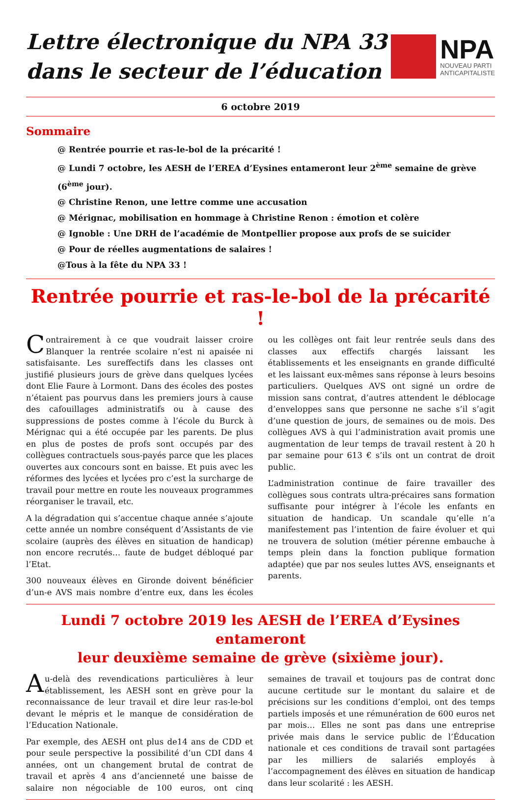Lettre électronique du NPA 33
dans le secteur de l’éducation
NPA
NOUVEAU PARTI
ANTICAPITALISTE
6 octobre 2019
Sommaire
@ Rentrée pourrie et ras-le-bol de la précarité !
@ Lundi 7 octobre, les AESH de l’EREA d’Eysines entameront leur 2<sup>ème</sup> semaine de grève (6<sup>ème</sup> jour).
@ Christine Renon, une lettre comme une accusation
@ Mérignac, mobilisation en hommage à Christine Renon : émotion et colère
@ Ignoble : Une DRH de l’académie de Montpellier propose aux profs de se suicider
@ Pour de réelles augmentations de salaires !
@Tous à la fête du NPA 33 !
Rentrée pourrie et ras-le-bol de la précarité !
Contrairement à ce que voudrait laisser croire Blanquer la rentrée scolaire n’est ni apaisée ni satisfaisante. Les sureffectifs dans les classes ont justifié plusieurs jours de grève dans quelques lycées dont Elie Faure à Lormont. Dans des écoles des postes n’étaient pas pourvus dans les premiers jours à cause des cafouillages administratifs ou à cause des suppressions de postes comme à l’école du Burck à Mérignac qui a été occupée par les parents. De plus en plus de postes de profs sont occupés par des collègues contractuels sous-payés parce que les places ouvertes aux concours sont en baisse. Et puis avec les réformes des lycées et lycées pro c’est la surcharge de travail pour mettre en route les nouveaux programmes réorganiser le travail, etc.
A la dégradation qui s’accentue chaque année s’ajoute cette année un nombre conséquent d’Assistants de vie scolaire (auprès des élèves en situation de handicap) non encore recrutés… faute de budget débloqué par l’Etat.
300 nouveaux élèves en Gironde doivent bénéficier d’un-e AVS mais nombre d’entre eux, dans les écoles ou les collèges ont fait leur rentrée seuls dans des classes aux effectifs chargés laissant les établissements et les enseignants en grande difficulté et les laissant eux-mêmes sans réponse à leurs besoins particuliers. Quelques AVS ont signé un ordre de mission sans contrat, d’autres attendent le déblocage d’enveloppes sans que personne ne sache s’il s’agit d’une question de jours, de semaines ou de mois. Des collègues AVS à qui l’administration avait promis une augmentation de leur temps de travail restent à 20 h par semaine pour 613 € s’ils ont un contrat de droit public.
L’administration continue de faire travailler des collègues sous contrats ultra-précaires sans formation suffisante pour intégrer à l’école les enfants en situation de handicap. Un scandale qu’elle n’a manifestement pas l’intention de faire évoluer et qui ne trouvera de solution (métier pérenne embauche à temps plein dans la fonction publique formation adaptée) que par nos seules luttes AVS, enseignants et parents.
Lundi 7 octobre 2019 les AESH de l’EREA d’Eysines entameront
leur deuxième semaine de grève (sixième jour).
Au-delà des revendications particulières à leur établissement, les AESH sont en grève pour la reconnaissance de leur travail et dire leur ras-le-bol devant le mépris et le manque de considération de l’Education Nationale.
Par exemple, des AESH ont plus de14 ans de CDD et pour seule perspective la possibilité d’un CDI dans 4 années, ont un changement brutal de contrat de travail et après 4 ans d’ancienneté une baisse de salaire non négociable de 100 euros, ont cinq semaines de travail et toujours pas de contrat donc aucune certitude sur le montant du salaire et de précisions sur les conditions d’emploi, ont des temps partiels imposés et une rémunération de 600 euros net par mois… Elles ne sont pas dans une entreprise privée mais dans le service public de l’Éducation nationale et ces conditions de travail sont partagées par les milliers de salariés employés à l’accompagnement des élèves en situation de handicap dans leur scolarité : les AESH.